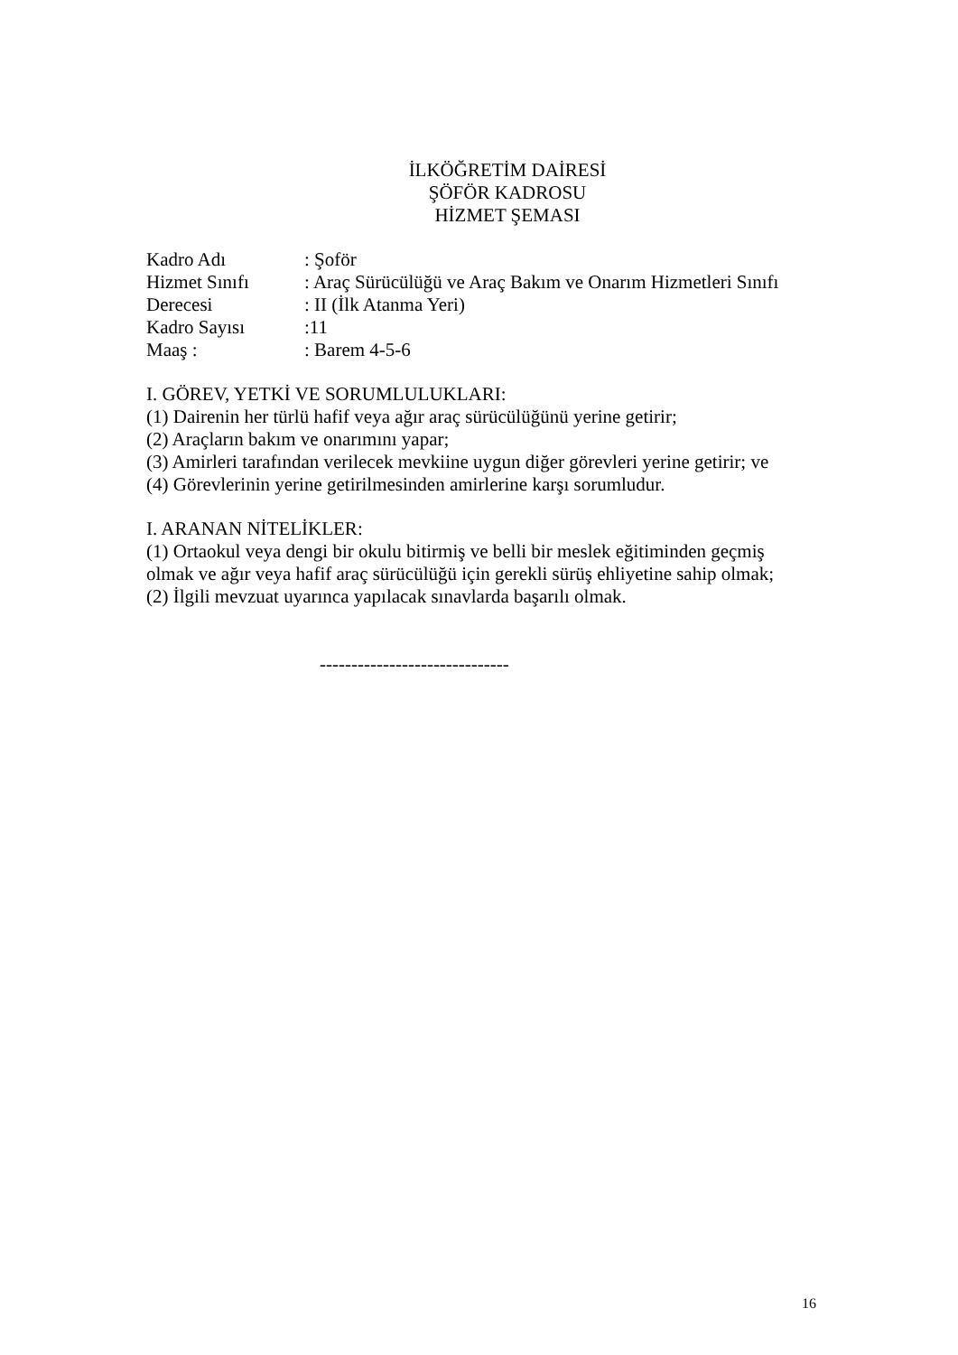İLKÖĞRETİM DAİRESİ
ŞÖFÖR KADROSU
HİZMET ŞEMASI
Kadro Adı: Şoför
Hizmet Sınıfı: Araç Sürücülüğü ve Araç Bakım ve Onarım Hizmetleri Sınıfı
Derecesi: II (İlk Atanma Yeri)
Kadro Sayısı:11
Maaş :: Barem 4-5-6
I. GÖREV, YETKİ VE SORUMLULUKLARI:
(1) Dairenin her türlü hafif veya ağır araç sürücülüğünü yerine getirir;
(2) Araçların bakım ve onarımını yapar;
(3) Amirleri tarafından verilecek mevkiine uygun diğer görevleri yerine getirir; ve
(4) Görevlerinin yerine getirilmesinden amirlerine karşı sorumludur.
I. ARANAN NİTELİKLER:
(1) Ortaokul veya dengi bir okulu bitirmiş ve belli bir meslek eğitiminden geçmiş olmak ve ağır veya hafif araç sürücülüğü için gerekli sürüş ehliyetine sahip olmak;
(2) İlgili mevzuat uyarınca yapılacak sınavlarda başarılı olmak.
------------------------------
16